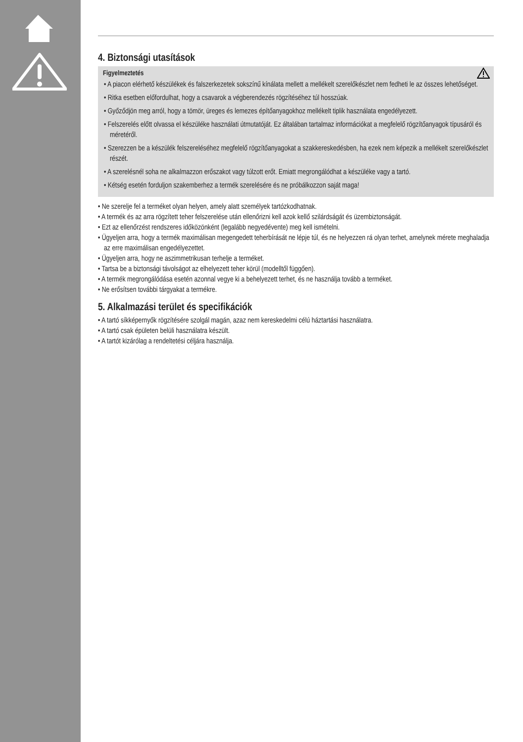4. Biztonsági utasítások
Figyelmeztetés
• A piacon elérhető készülékek és falszerkezetek sokszínű kínálata mellett a mellékelt szerelőkészlet nem fedheti le az összes lehetőséget.
• Ritka esetben előfordulhat, hogy a csavarok a végberendezés rögzítéséhez túl hosszúak.
• Győződjön meg arról, hogy a tömör, üreges és lemezes építőanyagokhoz mellékelt tiplik használata engedélyezett.
• Felszerelés előtt olvassa el készüléke használati útmutatóját. Ez általában tartalmaz információkat a megfelelő rögzítőanyagok típusáról és méretéről.
• Szerezzen be a készülék felszereléséhez megfelelő rögzítőanyagokat a szakkereskedésben, ha ezek nem képezik a mellékelt szerelőkészlet részét.
• A szerelésnél soha ne alkalmazzon erőszakot vagy túlzott erőt. Emiatt megrongálódhat a készüléke vagy a tartó.
• Kétség esetén forduljon szakemberhez a termék szerelésére és ne próbálkozzon saját maga!
• Ne szerelje fel a terméket olyan helyen, amely alatt személyek tartózkodhatnak.
• A termék és az arra rögzített teher felszerelése után ellenőrizni kell azok kellő szilárdságát és üzembiztonságát.
• Ezt az ellenőrzést rendszeres időközönként (legalább negyedévente) meg kell ismételni.
• Ügyeljen arra, hogy a termék maximálisan megengedett teherbírását ne lépje túl, és ne helyezzen rá olyan terhet, amelynek mérete meghaladja az erre maximálisan engedélyezettet.
• Ügyeljen arra, hogy ne aszimmetrikusan terhelje a terméket.
• Tartsa be a biztonsági távolságot az elhelyezett teher körül (modelltől függően).
• A termék megrongálódása esetén azonnal vegye ki a behelyezett terhet, és ne használja tovább a terméket.
• Ne erősítsen további tárgyakat a termékre.
5. Alkalmazási terület és specifikációk
• A tartó síkképernyők rögzítésére szolgál magán, azaz nem kereskedelmi célú háztartási használatra.
• A tartó csak épületen belüli használatra készült.
• A tartót kizárólag a rendeltetési céljára használja.